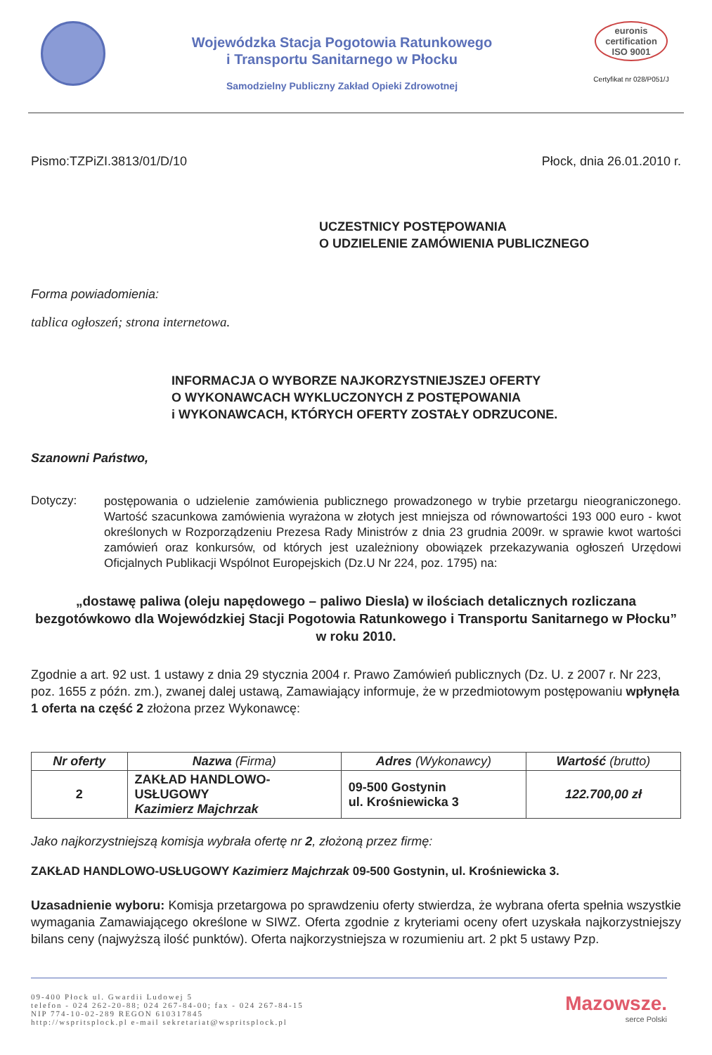Wojewódzka Stacja Pogotowia Ratunkowego
i Transportu Sanitarnego w Płocku
Samodzielny Publiczny Zakład Opieki Zdrowotnej
euronis
certification
ISO 9001
Certyfikat nr 028/P051/J
Pismo:TZPiZI.3813/01/D/10 Płock, dnia 26.01.2010 r.
UCZESTNICY POSTĘPOWANIA
O UDZIELENIE ZAMÓWIENIA PUBLICZNEGO
Forma powiadomienia:
tablica ogłoszeń; strona internetowa.
INFORMACJA O WYBORZE NAJKORZYSTNIEJSZEJ OFERTY
O WYKONAWCACH WYKLUCZONYCH Z POSTĘPOWANIA
i WYKONAWCACH, KTÓRYCH OFERTY ZOSTAŁY ODRZUCONE.
Szanowni Państwo,
Dotyczy:
postępowania o udzielenie zamówienia publicznego prowadzonego w trybie przetargu nieograniczonego. Wartość szacunkowa zamówienia wyrażona w złotych jest mniejsza od równowartości 193 000 euro - kwot określonych w Rozporządzeniu Prezesa Rady Ministrów z dnia 23 grudnia 2009r. w sprawie kwot wartości zamówień oraz konkursów, od których jest uzależniony obowiązek przekazywania ogłoszeń Urzędowi Oficjalnych Publikacji Wspólnot Europejskich (Dz.U Nr 224, poz. 1795) na:
„dostawę paliwa (oleju napędowego – paliwo Diesla) w ilościach detalicznych rozliczana bezgotówkowo dla Wojewódzkiej Stacji Pogotowia Ratunkowego i Transportu Sanitarnego w Płocku” w roku 2010.
Zgodnie a art. 92 ust. 1 ustawy z dnia 29 stycznia 2004 r. Prawo Zamówień publicznych (Dz. U. z 2007 r. Nr 223, poz. 1655 z późn. zm.), zwanej dalej ustawą, Zamawiający informuje, że w przedmiotowym postępowaniu wpłynęła 1 oferta na część 2 złożona przez Wykonawcę:
| Nr oferty | Nazwa (Firma) | Adres (Wykonawcy) | Wartość (brutto) |
| --- | --- | --- | --- |
| 2 | ZAKŁAD HANDLOWO- USŁUGOWY Kazimierz Majchrzak | 09-500 Gostynin ul. Krośniewicka 3 | 122.700,00 zł |
Jako najkorzystniejszą komisja wybrała ofertę nr 2, złożoną przez firmę:
ZAKŁAD HANDLOWO-USŁUGOWY Kazimierz Majchrzak 09-500 Gostynin, ul. Krośniewicka 3.
Uzasadnienie wyboru: Komisja przetargowa po sprawdzeniu oferty stwierdza, że wybrana oferta spełnia wszystkie wymagania Zamawiającego określone w SIWZ. Oferta zgodnie z kryteriami oceny ofert uzyskała najkorzystniejszy bilans ceny (najwyższą ilość punktów). Oferta najkorzystniejsza w rozumieniu art. 2 pkt 5 ustawy Pzp.
09-400 Płock ul. Gwardii Ludowej 5
telefon - 024 262-20-88; 024 267-84-00; fax - 024 267-84-15
NIP 774-10-02-289 REGON 610317845
http://wspritsplock.pl e-mail sekretariat@wspritsplock.pl
Mazowsze.
serce Polski